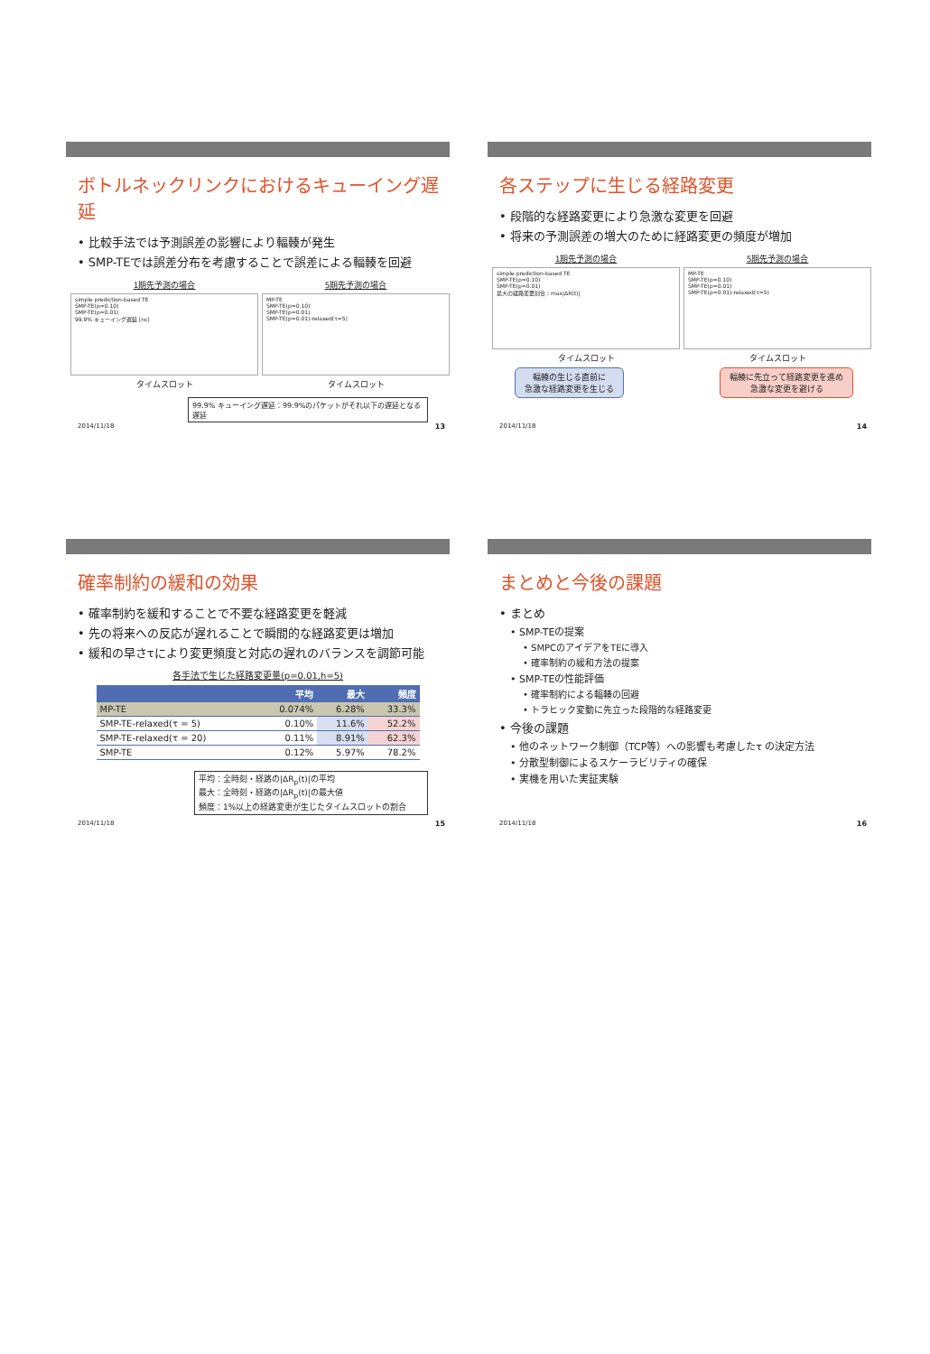ボトルネックリンクにおけるキューイング遅延
• 比較手法では予測誤差の影響により輻輳が発生
• SMP-TEでは誤差分布を考慮することで誤差による輻輳を回避
1期先予測の場合
simple prediction-based TE
SMP-TE(p=0.10)
SMP-TE(p=0.01)
99.9% キューイング遅延 [ns]
タイムスロット
5期先予測の場合
MP-TE
SMP-TE(p=0.10)
SMP-TE(p=0.01)
SMP-TE(p=0.01)-relaxed(τ=5)
タイムスロット
99.9% キューイング遅延：99.9%のパケットがそれ以下の遅延となる遅延
2014/11/18 13
各ステップに生じる経路変更
• 段階的な経路変更により急激な変更を回避
• 将来の予測誤差の増大のために経路変更の頻度が増加
1期先予測の場合
simple prediction-based TE
SMP-TE(p=0.10)
SMP-TE(p=0.01)
最大の経路変更割合：max|ΔR(t)|
タイムスロット
5期先予測の場合
MP-TE
SMP-TE(p=0.10)
SMP-TE(p=0.01)
SMP-TE(p=0.01)-relaxed(τ=5)
タイムスロット
輻輳の生じる直前に
急激な経路変更を生じる
輻輳に先立って経路変更を進め
急激な変更を避ける
2014/11/18 14
確率制約の緩和の効果
• 確率制約を緩和することで不要な経路変更を軽減
• 先の将来への反応が遅れることで瞬間的な経路変更は増加
• 緩和の早さτにより変更頻度と対応の遅れのバランスを調節可能
各手法で生じた経路変更量(p=0.01,h=5)
| | 平均 | 最大 | 頻度 |
| --- | --- | --- | --- |
| MP-TE | 0.074% | 6.28% | 33.3% |
| SMP-TE-relaxed(τ = 5) | 0.10% | 11.6% | 52.2% |
| SMP-TE-relaxed(τ = 20) | 0.11% | 8.91% | 62.3% |
| SMP-TE | 0.12% | 5.97% | 78.2% |
平均：全時刻・経路の|ΔR<sub>p</sub>(t)|の平均
最大：全時刻・経路の|ΔR<sub>p</sub>(t)|の最大値
頻度：1%以上の経路変更が生じたタイムスロットの割合
2014/11/18 15
まとめと今後の課題
• まとめ
• SMP-TEの提案
• SMPCのアイデアをTEに導入
• 確率制約の緩和方法の提案
• SMP-TEの性能評価
• 確率制約による輻輳の回避
• トラヒック変動に先立った段階的な経路変更
• 今後の課題
• 他のネットワーク制御（TCP等）への影響も考慮したτ の決定方法
• 分散型制御によるスケーラビリティの確保
• 実機を用いた実証実験
2014/11/18 16